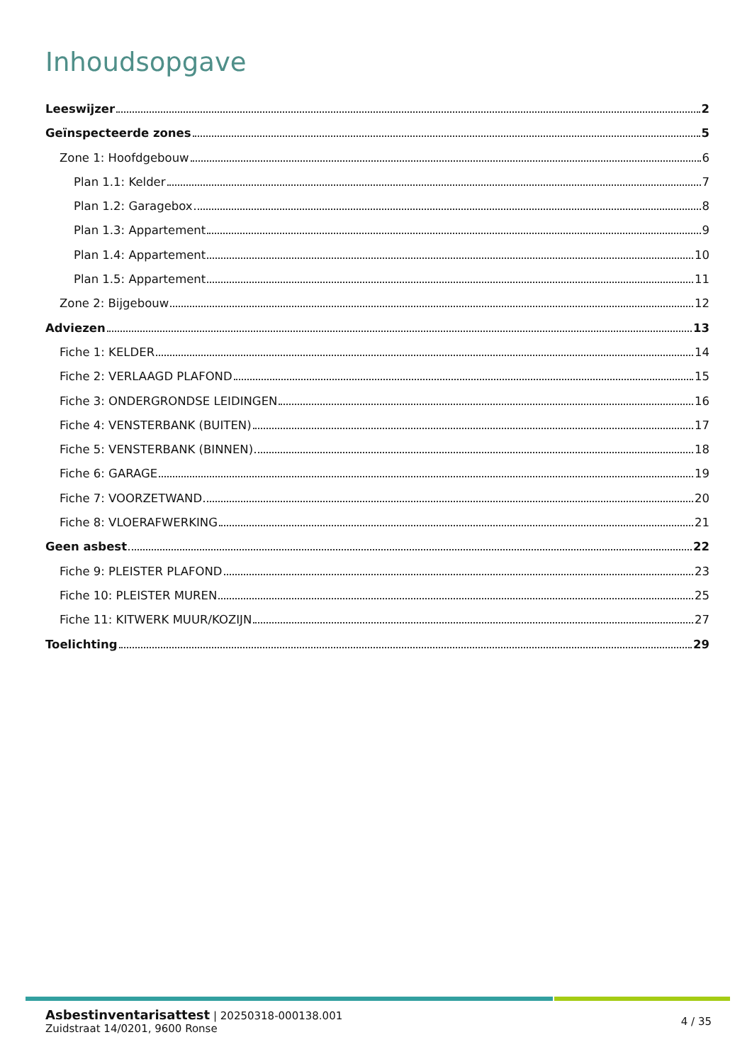Inhoudsopgave
Leeswijzer 2
Geïnspecteerde zones 5
Zone 1: Hoofdgebouw 6
Plan 1.1: Kelder 7
Plan 1.2: Garagebox 8
Plan 1.3: Appartement 9
Plan 1.4: Appartement 10
Plan 1.5: Appartement 11
Zone 2: Bijgebouw 12
Adviezen 13
Fiche 1: KELDER 14
Fiche 2: VERLAAGD PLAFOND 15
Fiche 3: ONDERGRONDSE LEIDINGEN 16
Fiche 4: VENSTERBANK (BUITEN) 17
Fiche 5: VENSTERBANK (BINNEN) 18
Fiche 6: GARAGE 19
Fiche 7: VOORZETWAND 20
Fiche 8: VLOERAFWERKING 21
Geen asbest 22
Fiche 9: PLEISTER PLAFOND 23
Fiche 10: PLEISTER MUREN 25
Fiche 11: KITWERK MUUR/KOZIJN 27
Toelichting 29
Asbestinventarisattest | 20250318-000138.001
Zuidstraat 14/0201, 9600 Ronse
4 / 35